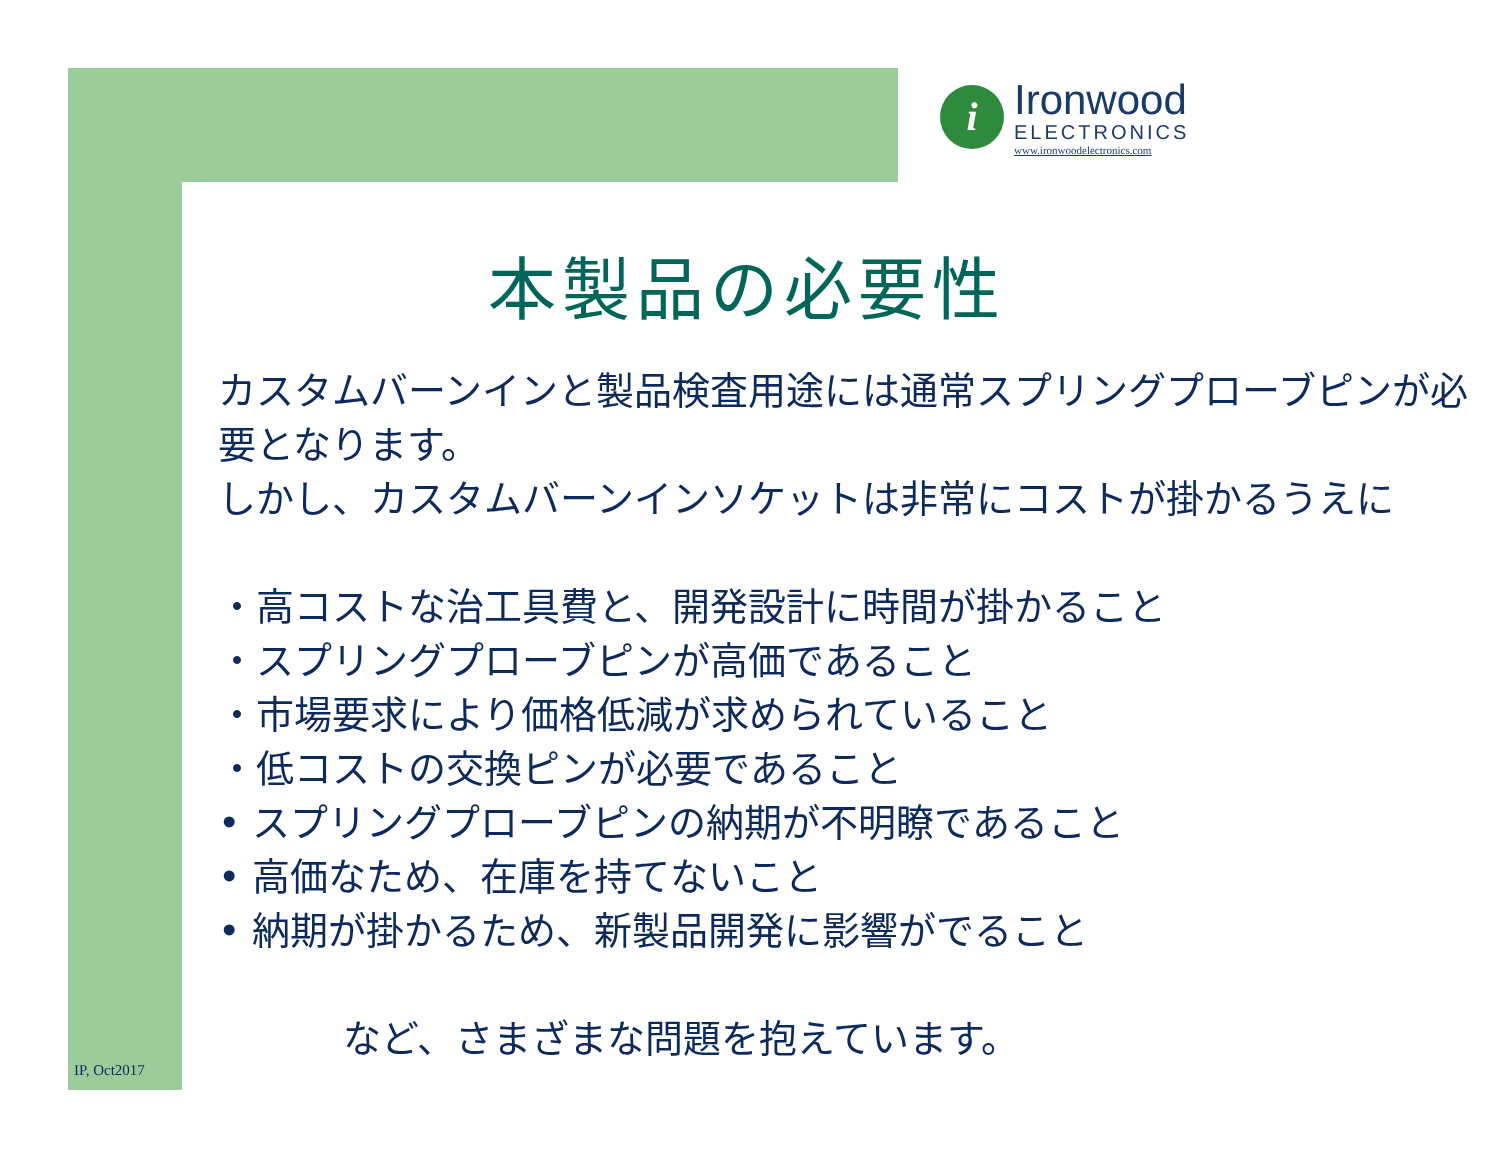i
Ironwood
ELECTRONICS
www.ironwoodelectronics.com
本製品の必要性
カスタムバーンインと製品検査用途には通常スプリングプローブピンが必要となります。
しかし、カスタムバーンインソケットは非常にコストが掛かるうえに
・高コストな治工具費と、開発設計に時間が掛かること
・スプリングプローブピンが高価であること
・市場要求により価格低減が求められていること
・低コストの交換ピンが必要であること
• スプリングプローブピンの納期が不明瞭であること
• 高価なため、在庫を持てないこと
• 納期が掛かるため、新製品開発に影響がでること
など、さまざまな問題を抱えています。
IP, Oct2017